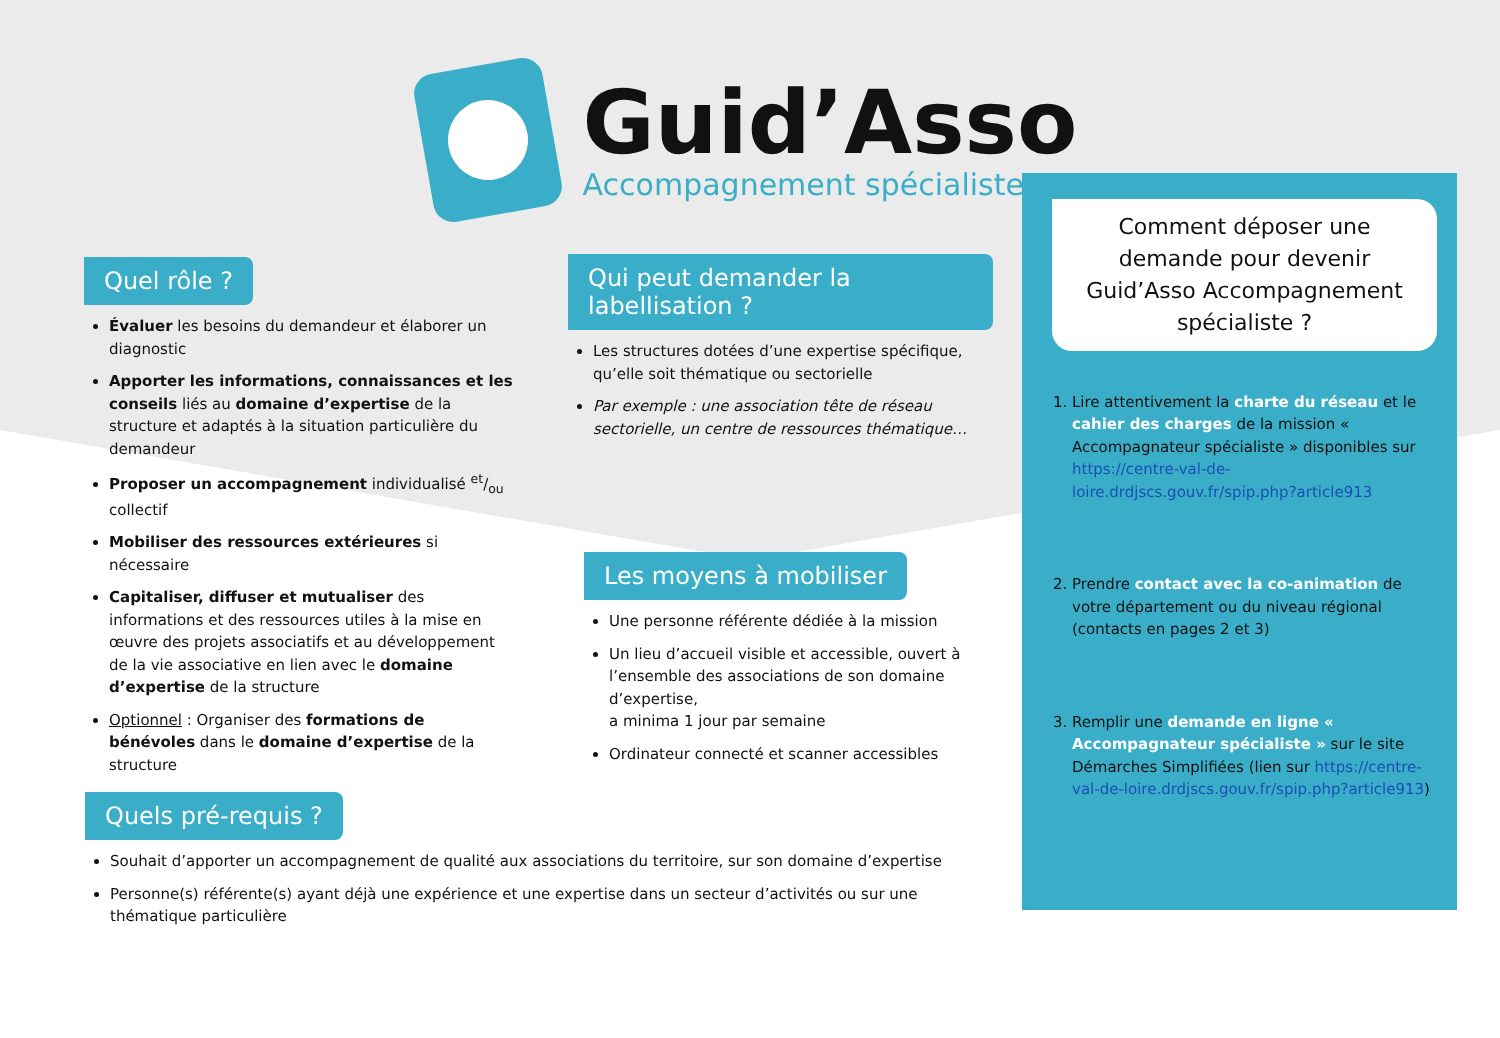Guid’Asso
Accompagnement spécialiste
Quel rôle ?
Évaluer les besoins du demandeur et élaborer un diagnostic
Apporter les informations, connaissances et les conseils liés au domaine d’expertise de la structure et adaptés à la situation particulière du demandeur
Proposer un accompagnement individualisé et/ou collectif
Mobiliser des ressources extérieures si nécessaire
Capitaliser, diffuser et mutualiser des informations et des ressources utiles à la mise en œuvre des projets associatifs et au développement de la vie associative en lien avec le domaine d’expertise de la structure
Optionnel : Organiser des formations de bénévoles dans le domaine d’expertise de la structure
Qui peut demander la labellisation ?
Les structures dotées d’une expertise spécifique, qu’elle soit thématique ou sectorielle
Par exemple : une association tête de réseau sectorielle, un centre de ressources thématique…
Les moyens à mobiliser
Une personne référente dédiée à la mission
Un lieu d’accueil visible et accessible, ouvert à l’ensemble des associations de son domaine d’expertise,
a minima 1 jour par semaine
Ordinateur connecté et scanner accessibles
Quels pré-requis ?
Souhait d’apporter un accompagnement de qualité aux associations du territoire, sur son domaine d’expertise
Personne(s) référente(s) ayant déjà une expérience et une expertise dans un secteur d’activités ou sur une thématique particulière
Comment déposer une demande pour devenir Guid’Asso Accompagnement spécialiste ?
1. Lire attentivement la charte du réseau et le cahier des charges de la mission « Accompagnateur spécialiste » disponibles sur https://centre-val-de-loire.drdjscs.gouv.fr/spip.php?article913
2. Prendre contact avec la co-animation de votre département ou du niveau régional (contacts en pages 2 et 3)
3. Remplir une demande en ligne « Accompagnateur spécialiste » sur le site Démarches Simplifiées (lien sur https://centre-val-de-loire.drdjscs.gouv.fr/spip.php?article913)